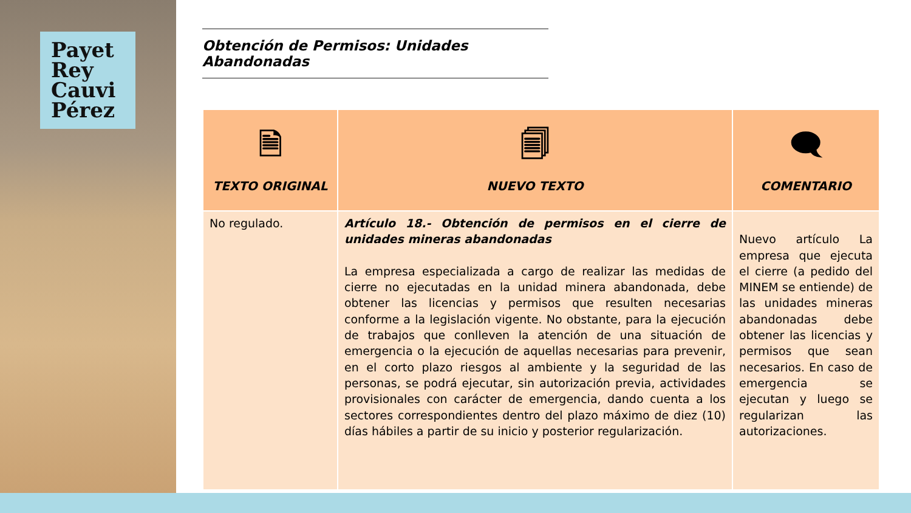Payet
Rey
Cauvi
Pérez
Obtención de Permisos: Unidades Abandonadas
| 🗎 TEXTO ORIGINAL | 🗐 NUEVO TEXTO | 🗨 COMENTARIO |
| --- | --- | --- |
| No regulado. | Artículo 18.- Obtención de permisos en el cierre de unidades mineras abandonadas La empresa especializada a cargo de realizar las medidas de cierre no ejecutadas en la unidad minera abandonada, debe obtener las licencias y permisos que resulten necesarias conforme a la legislación vigente. No obstante, para la ejecución de trabajos que conlleven la atención de una situación de emergencia o la ejecución de aquellas necesarias para prevenir, en el corto plazo riesgos al ambiente y la seguridad de las personas, se podrá ejecutar, sin autorización previa, actividades provisionales con carácter de emergencia, dando cuenta a los sectores correspondientes dentro del plazo máximo de diez (10) días hábiles a partir de su inicio y posterior regularización. | Nuevo artículo La empresa que ejecuta el cierre (a pedido del MINEM se entiende) de las unidades mineras abandonadas debe obtener las licencias y permisos que sean necesarios. En caso de emergencia se ejecutan y luego se regularizan las autorizaciones. |